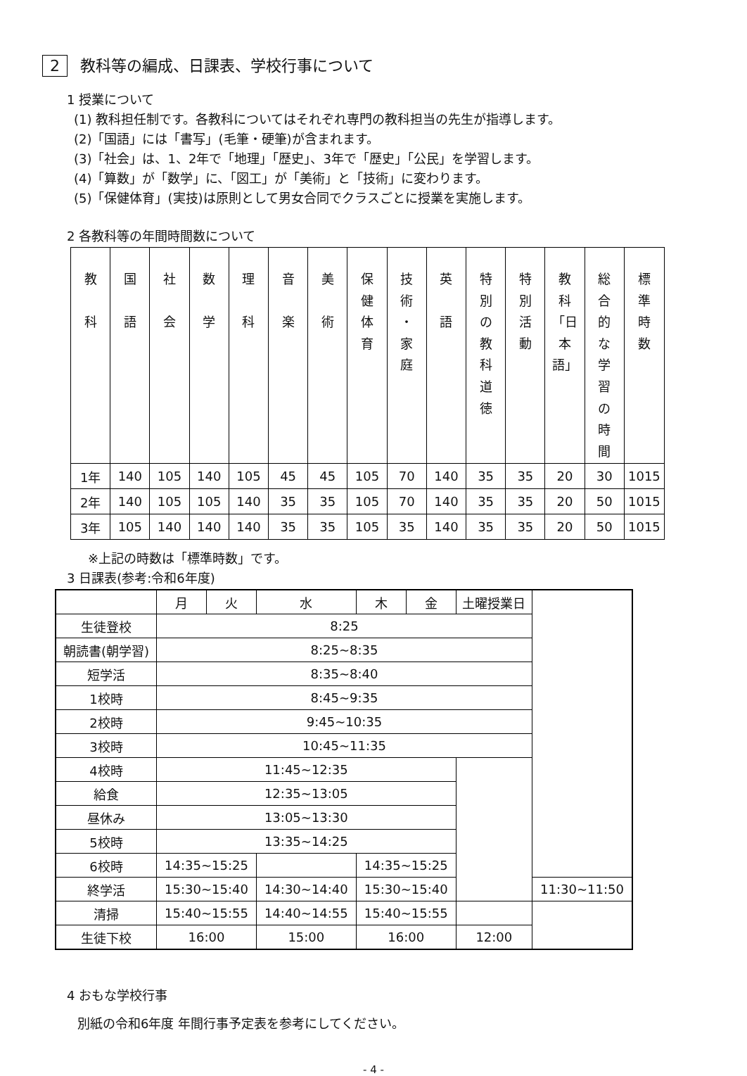2 教科等の編成、日課表、学校行事について
1 授業について
(1) 教科担任制です。各教科についてはそれぞれ専門の教科担当の先生が指導します。
(2)「国語」には「書写」(毛筆・硬筆)が含まれます。
(3)「社会」は、1、2年で「地理」「歴史」、3年で「歴史」「公民」を学習します。
(4)「算数」が「数学」に、「図工」が「美術」と「技術」に変わります。
(5)「保健体育」(実技)は原則として男女合同でクラスごとに授業を実施します。
2 各教科等の年間時間数について
| 教 科 | 国 語 | 社 会 | 数 学 | 理 科 | 音 楽 | 美 術 | 保 健 体 育 | 技 術 ・ 家 庭 | 英 語 | 特 別 の 教 科 道 徳 | 特 別 活 動 | 教 科 「日 本 語」 | 総 合 的 な 学 習 の 時 間 | 標 準 時 数 |
| --- | --- | --- | --- | --- | --- | --- | --- | --- | --- | --- | --- | --- | --- | --- |
| 1年 | 140 | 105 | 140 | 105 | 45 | 45 | 105 | 70 | 140 | 35 | 35 | 20 | 30 | 1015 |
| 2年 | 140 | 105 | 105 | 140 | 35 | 35 | 105 | 70 | 140 | 35 | 35 | 20 | 50 | 1015 |
| 3年 | 105 | 140 | 140 | 140 | 35 | 35 | 105 | 35 | 140 | 35 | 35 | 20 | 50 | 1015 |
※上記の時数は「標準時数」です。
3 日課表(参考:令和6年度)
| | 月 | 火 | 水 | 木 | 金 | 土曜授業日 | |
| --- | --- | --- | --- | --- | --- | --- | --- |
| 生徒登校 | 8:25 | | | | | | |
| 朝読書(朝学習) | 8:25~8:35 | | | | | | |
| 短学活 | 8:35~8:40 | | | | | | |
| 1校時 | 8:45~9:35 | | | | | | |
| 2校時 | 9:45~10:35 | | | | | | |
| 3校時 | 10:45~11:35 | | | | | | |
| 4校時 | 11:45~12:35 | | | | | | |
| 給食 | 12:35~13:05 | | | | | | |
| 昼休み | 13:05~13:30 | | | | | | |
| 5校時 | 13:35~14:25 | | | | | | |
| 6校時 | 14:35~15:25 | | | 14:35~15:25 | | | |
| 終学活 | 15:30~15:40 | | 14:30~14:40 | 15:30~15:40 | | | 11:30~11:50 |
| 清掃 | 15:40~15:55 | | 14:40~14:55 | 15:40~15:55 | | | |
| 生徒下校 | 16:00 | | 15:00 | 16:00 | | 12:00 | |
4 おもな学校行事
別紙の令和6年度 年間行事予定表を参考にしてください。
- 4 -